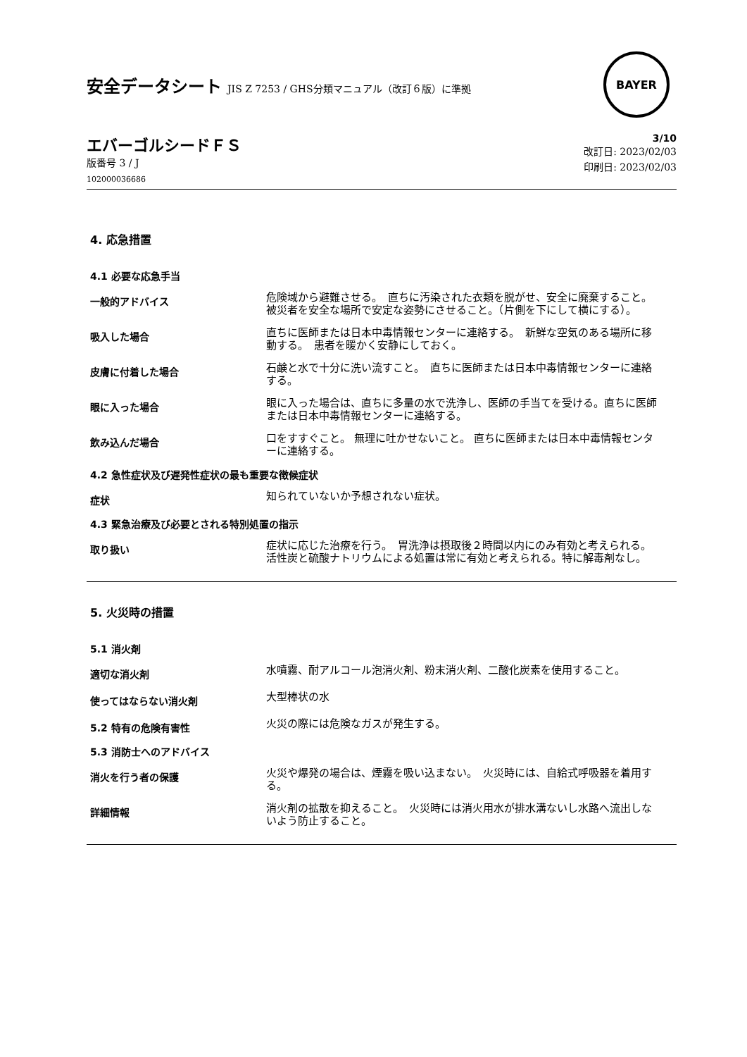安全データシート JIS Z 7253 / GHS分類マニュアル（改訂６版）に準拠
BAYER
エバーゴルシードＦＳ
版番号 3 / J
102000036686
3/10
改訂日: 2023/02/03
印刷日: 2023/02/03
4. 応急措置
4.1 必要な応急手当
一般的アドバイス
危険域から避難させる。　直ちに汚染された衣類を脱がせ、安全に廃棄すること。 被災者を安全な場所で安定な姿勢にさせること。（片側を下にして横にする）。
吸入した場合
直ちに医師または日本中毒情報センターに連絡する。　新鮮な空気のある場所に移動する。　患者を暖かく安静にしておく。
皮膚に付着した場合
石鹸と水で十分に洗い流すこと。　直ちに医師または日本中毒情報センターに連絡する。
眼に入った場合
眼に入った場合は、直ちに多量の水で洗浄し、医師の手当てを受ける。直ちに医師または日本中毒情報センターに連絡する。
飲み込んだ場合
口をすすぐこと。 無理に吐かせないこと。 直ちに医師または日本中毒情報センターに連絡する。
4.2 急性症状及び遅発性症状の最も重要な徴候症状
症状
知られていないか予想されない症状。
4.3 緊急治療及び必要とされる特別処置の指示
取り扱い
症状に応じた治療を行う。　胃洗浄は摂取後２時間以内にのみ有効と考えられる。活性炭と硫酸ナトリウムによる処置は常に有効と考えられる。特に解毒剤なし。
5. 火災時の措置
5.1 消火剤
適切な消火剤
水噴霧、耐アルコール泡消火剤、粉末消火剤、二酸化炭素を使用すること。
使ってはならない消火剤
大型棒状の水
5.2 特有の危険有害性
火災の際には危険なガスが発生する。
5.3 消防士へのアドバイス
消火を行う者の保護
火災や爆発の場合は、煙霧を吸い込まない。　火災時には、自給式呼吸器を着用する。
詳細情報
消火剤の拡散を抑えること。　火災時には消火用水が排水溝ないし水路へ流出しないよう防止すること。